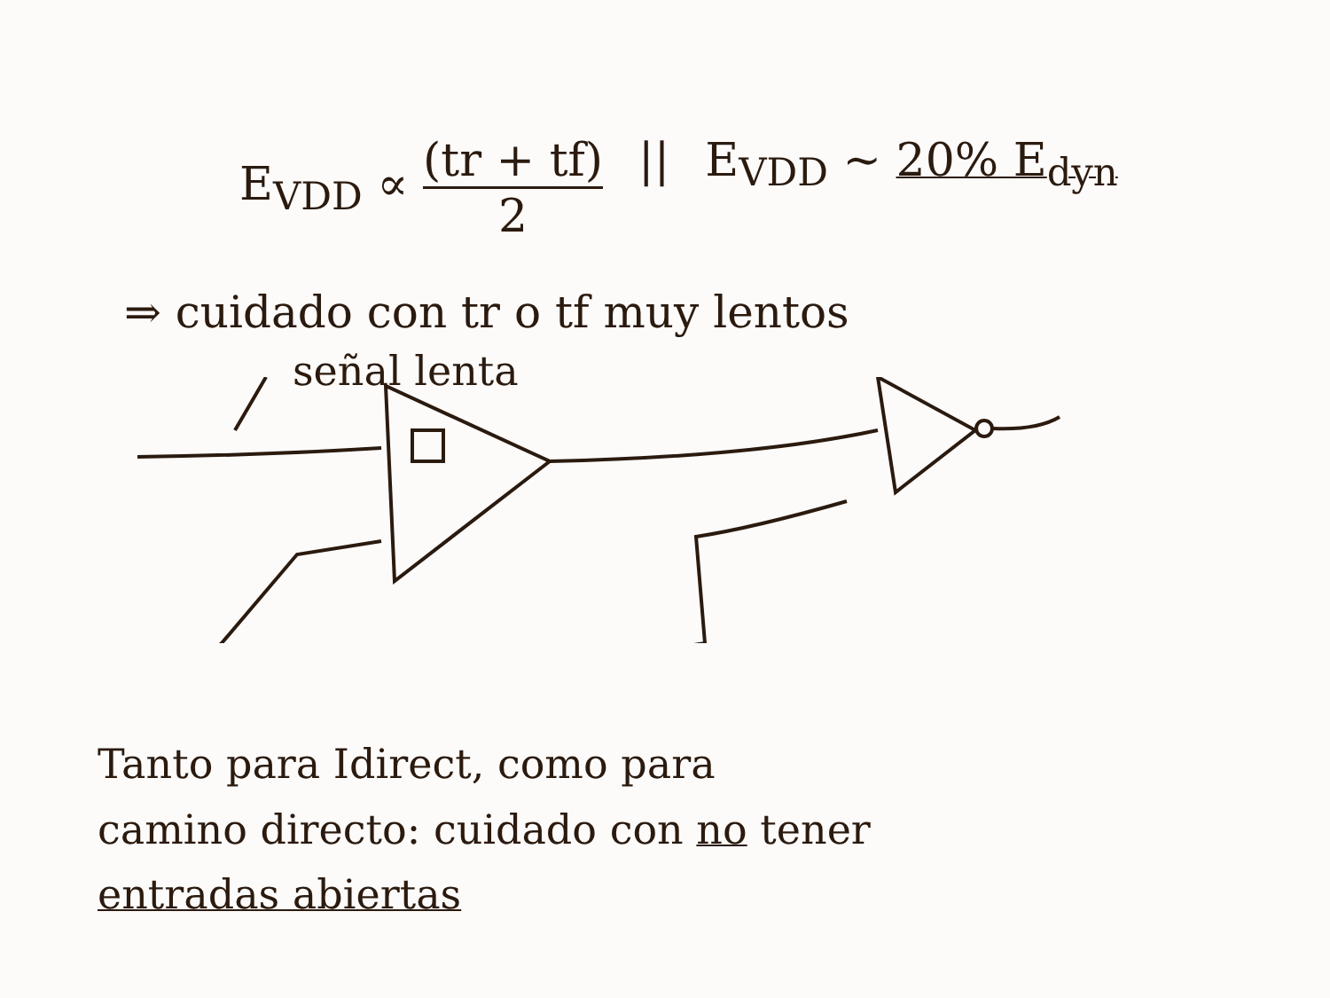E<sub>VDD</sub> ∝ (tr + tf) 2 || E<sub>VDD</sub> ~ 20% E<sub>dyn</sub>
⇒ cuidado con tr o tf muy lentos
señal lenta
Tanto para Idirect, como para
camino directo: cuidado con no tener
entradas abiertas